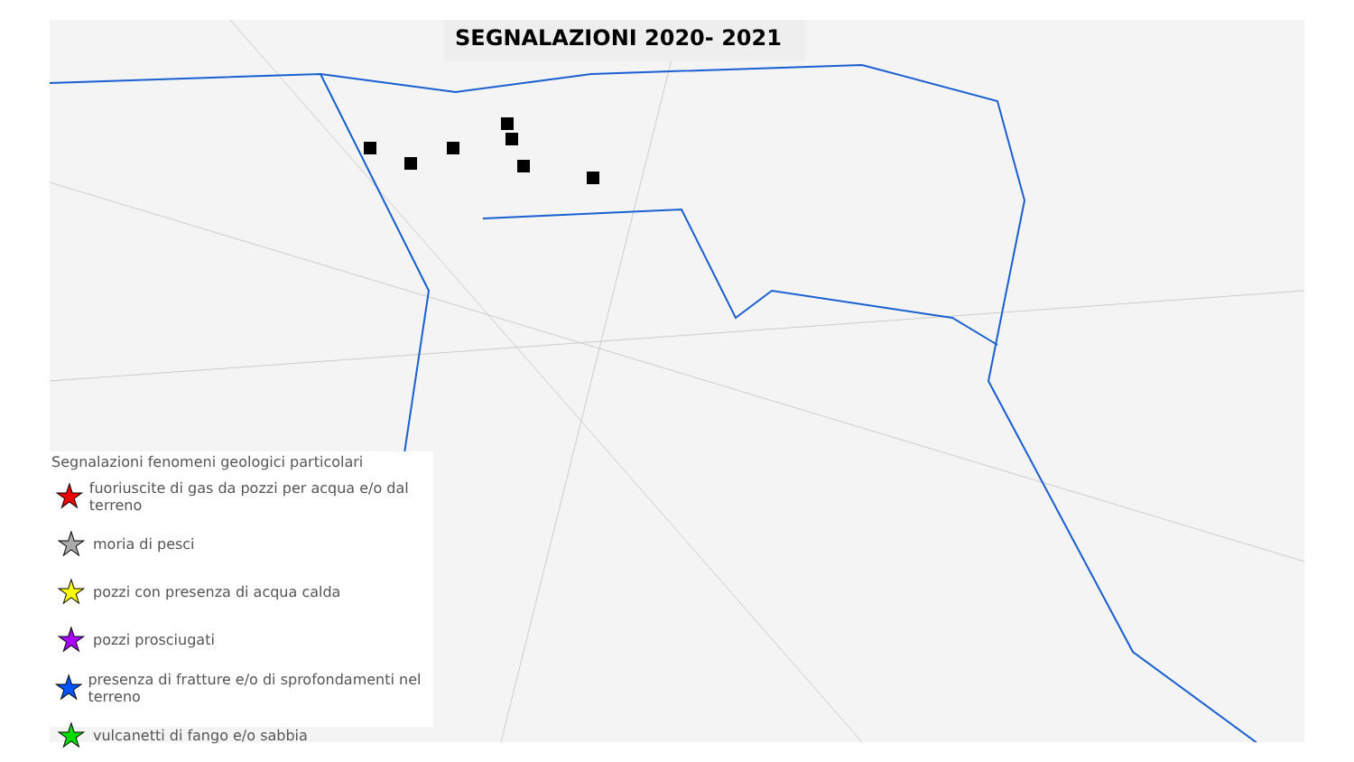SEGNALAZIONI 2020- 2021
Segnalazioni fenomeni geologici particolari
★ fuoriuscite di gas da pozzi per acqua e/o dal terreno
★ moria di pesci
★ pozzi con presenza di acqua calda
★ pozzi prosciugati
★ presenza di fratture e/o di sprofondamenti nel terreno
★ vulcanetti di fango e/o sabbia